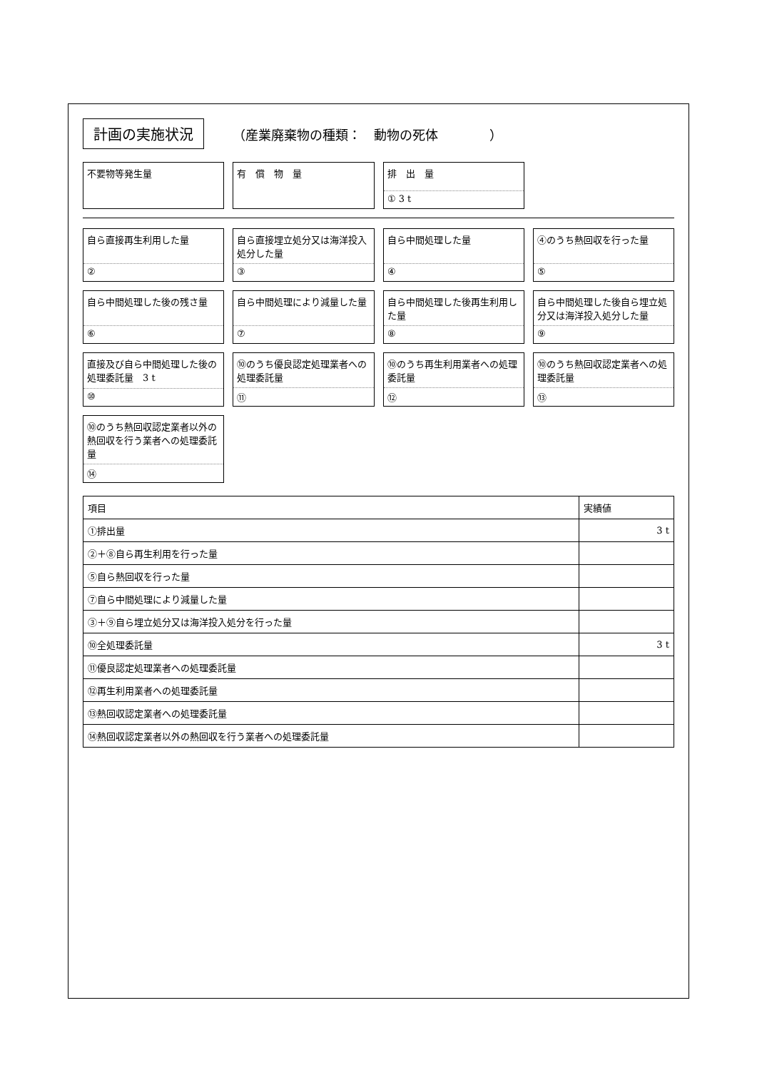計画の実施状況
（産業廃棄物の種類：　動物の死体　　　　）
不要物等発生量
有　償　物　量
排　出　量
① 3 t
自ら直接再生利用した量
②
自ら直接埋立処分又は海洋投入処分した量
③
自ら中間処理した量
④
④のうち熱回収を行った量
⑤
自ら中間処理した後の残さ量
⑥
自ら中間処理により減量した量
⑦
自ら中間処理した後再生利用した量
⑧
自ら中間処理した後自ら埋立処分又は海洋投入処分した量
⑨
直接及び自ら中間処理した後の処理委託量　3 t
⑩
⑩のうち優良認定処理業者への処理委託量
⑪
⑩のうち再生利用業者への処理委託量
⑫
⑩のうち熱回収認定業者への処理委託量
⑬
⑩のうち熱回収認定業者以外の熱回収を行う業者への処理委託量
⑭
| 項目 | 実績値 |
| --- | --- |
| ①排出量 | 3 t |
| ②＋⑧自ら再生利用を行った量 | |
| ⑤自ら熱回収を行った量 | |
| ⑦自ら中間処理により減量した量 | |
| ③＋⑨自ら埋立処分又は海洋投入処分を行った量 | |
| ⑩全処理委託量 | 3 t |
| ⑪優良認定処理業者への処理委託量 | |
| ⑫再生利用業者への処理委託量 | |
| ⑬熱回収認定業者への処理委託量 | |
| ⑭熱回収認定業者以外の熱回収を行う業者への処理委託量 | |